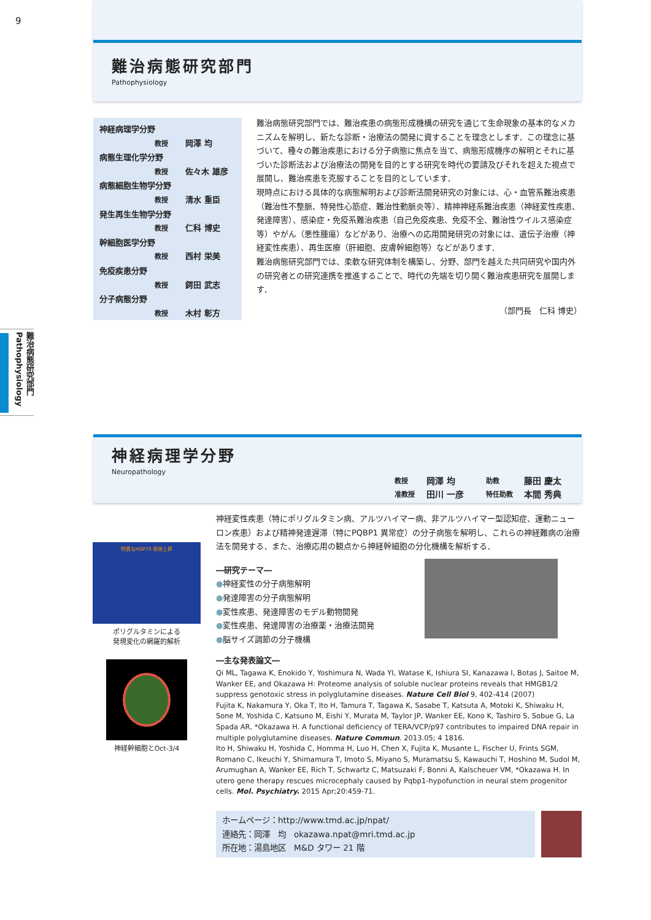9
難治病態研究部門
Pathophysiology
神経病理学分野
教授 岡澤 均
病態生理化学分野
教授 佐々木 雄彦
病態細胞生物学分野
教授 清水 重臣
発生再生生物学分野
教授 仁科 博史
幹細胞医学分野
教授 西村 栄美
免疫疾患分野
教授 鍔田 武志
分子病態分野
教授 木村 彰方
難治病態研究部門では、難治疾患の病態形成機構の研究を通じて生命現象の基本的なメカニズムを解明し、新たな診断・治療法の開発に資することを理念とします．この理念に基づいて、種々の難治疾患における分子病態に焦点を当て、病態形成機序の解明とそれに基づいた診断法および治療法の開発を目的とする研究を時代の要請及びそれを超えた視点で展開し、難治疾患を克服することを目的としています．
現時点における具体的な病態解明および診断法開発研究の対象には、心・血管系難治疾患（難治性不整脈、特発性心筋症、難治性動脈炎等）、精神神経系難治疾患（神経変性疾患、発達障害）、感染症・免疫系難治疾患（自己免疫疾患、免疫不全、難治性ウイルス感染症等）やがん（悪性腫瘍）などがあり、治療への応用開発研究の対象には、遺伝子治療（神経変性疾患）、再生医療（肝細胞、皮膚幹細胞等）などがあります．
難治病態研究部門では、柔軟な研究体制を構築し、分野、部門を越えた共同研究や国内外の研究者との研究連携を推進することで、時代の先端を切り開く難治疾患研究を展開します．
（部門長　仁科 博史）
難治病態研究部門 Pathophysiology
神経病理学分野
Neuropathology
| 教授 | 岡澤 均 | 助教 | 藤田 慶太 |
| 准教授 | 田川 一彦 | 特任助教 | 本間 秀典 |
特異なHSP70 発現上昇
ポリグルタミンによる
発現変化の網羅的解析
神経幹細胞とOct-3/4
神経変性疾患（特にポリグルタミン病、アルツハイマー病、非アルツハイマー型認知症、運動ニューロン疾患）および精神発達遅滞（特にPQBP1 異常症）の分子病態を解明し、これらの神経難病の治療法を開発する．また、治療応用の観点から神経幹細胞の分化機構を解析する．
―研究テーマ―
●神経変性の分子病態解明
●発達障害の分子病態解明
●変性疾患、発達障害のモデル動物開発
●変性疾患、発達障害の治療薬・治療法開発
●脳サイズ調節の分子機構
―主な発表論文―
Qi ML, Tagawa K, Enokido Y, Yoshimura N, Wada YI, Watase K, Ishiura SI, Kanazawa I, Botas J, Saitoe M, Wanker EE, and Okazawa H: Proteome analysis of soluble nuclear proteins reveals that HMGB1/2 suppress genotoxic stress in polyglutamine diseases. Nature Cell Biol 9, 402-414 (2007)
Fujita K, Nakamura Y, Oka T, Ito H, Tamura T, Tagawa K, Sasabe T, Katsuta A, Motoki K, Shiwaku H, Sone M, Yoshida C, Katsuno M, Eishi Y, Murata M, Taylor JP, Wanker EE, Kono K, Tashiro S, Sobue G, La Spada AR, *Okazawa H. A functional deficiency of TERA/VCP/p97 contributes to impaired DNA repair in multiple polyglutamine diseases. Nature Commun. 2013.05; 4 1816.
Ito H, Shiwaku H, Yoshida C, Homma H, Luo H, Chen X, Fujita K, Musante L, Fischer U, Frints SGM, Romano C, Ikeuchi Y, Shimamura T, Imoto S, Miyano S, Muramatsu S, Kawauchi T, Hoshino M, Sudol M, Arumughan A, Wanker EE, Rich T, Schwartz C, Matsuzaki F, Bonni A, Kalscheuer VM, *Okazawa H. In utero gene therapy rescues microcephaly caused by Pqbp1-hypofunction in neural stem progenitor cells. Mol. Psychiatry. 2015 Apr;20:459-71.
ホームページ：http://www.tmd.ac.jp/npat/
連絡先：岡澤　均　okazawa.npat@mri.tmd.ac.jp
所在地：湯島地区　M&D タワー 21 階